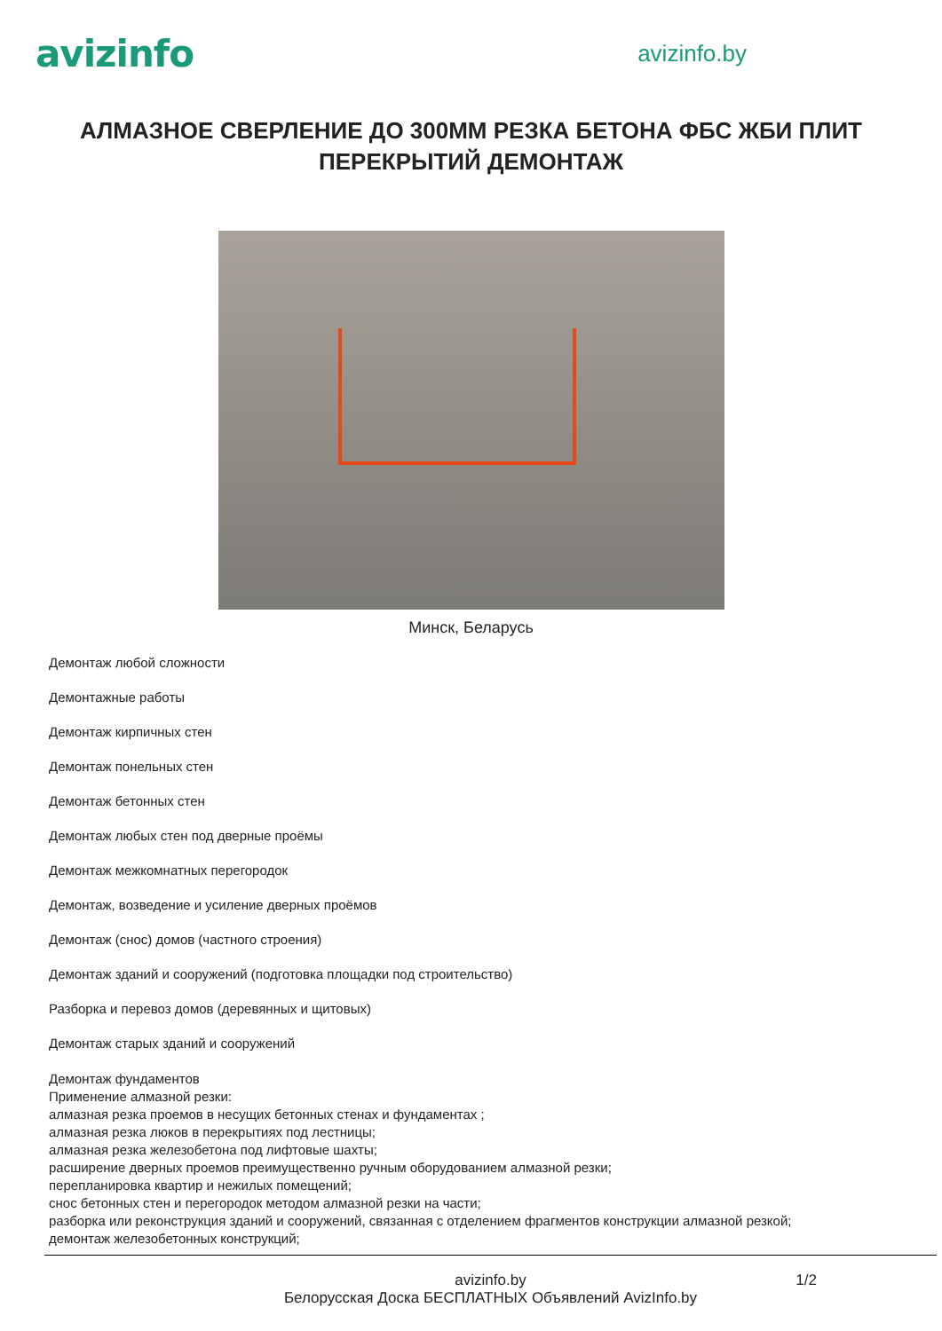avizinfo
avizinfo.by
АЛМАЗНОЕ СВЕРЛЕНИЕ ДО 300ММ РЕЗКА БЕТОНА ФБС ЖБИ ПЛИТ ПЕРЕКРЫТИЙ ДЕМОНТАЖ
Минск, Беларусь
Демонтаж любой сложности
Демонтажные работы
Демонтаж кирпичных стен
Демонтаж понельных стен
Демонтаж бетонных стен
Демонтаж любых стен под дверные проёмы
Демонтаж межкомнатных перегородок
Демонтаж, возведение и усиление дверных проёмов
Демонтаж (снос) домов (частного строения)
Демонтаж зданий и сооружений (подготовка площадки под строительство)
Разборка и перевоз домов (деревянных и щитовых)
Демонтаж старых зданий и сооружений
Демонтаж фундаментов
Применение алмазной резки:
алмазная резка проемов в несущих бетонных стенах и фундаментах ;
алмазная резка люков в перекрытиях под лестницы;
алмазная резка железобетона под лифтовые шахты;
расширение дверных проемов преимущественно ручным оборудованием алмазной резки;
перепланировка квартир и нежилых помещений;
снос бетонных стен и перегородок методом алмазной резки на части;
разборка или реконструкция зданий и сооружений, связанная с отделением фрагментов конструкции алмазной резкой;
демонтаж железобетонных конструкций;
avizinfo.by
1/2
Белорусская Доска БЕСПЛАТНЫХ Объявлений AvizInfo.by